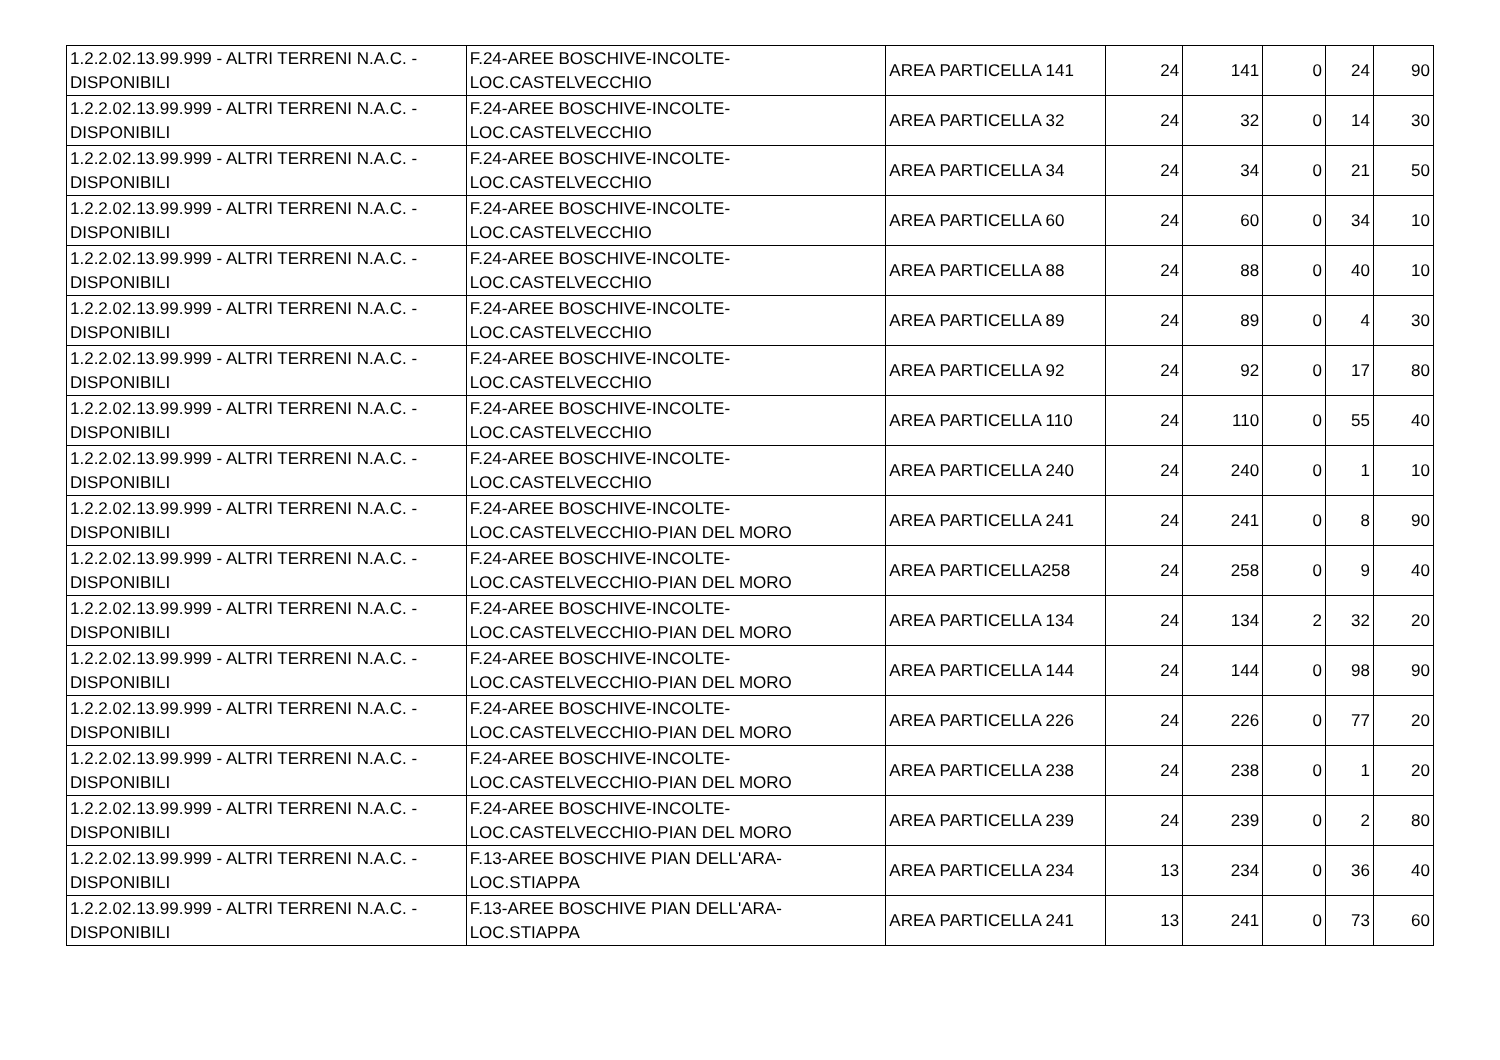| 1.2.2.02.13.99.999 - ALTRI TERRENI N.A.C. - DISPONIBILI | F.24-AREE BOSCHIVE-INCOLTE- LOC.CASTELVECCHIO | AREA PARTICELLA 141 | 24 | 141 | 0 | 24 | 90 |
| 1.2.2.02.13.99.999 - ALTRI TERRENI N.A.C. - DISPONIBILI | F.24-AREE BOSCHIVE-INCOLTE- LOC.CASTELVECCHIO | AREA PARTICELLA 32 | 24 | 32 | 0 | 14 | 30 |
| 1.2.2.02.13.99.999 - ALTRI TERRENI N.A.C. - DISPONIBILI | F.24-AREE BOSCHIVE-INCOLTE- LOC.CASTELVECCHIO | AREA PARTICELLA 34 | 24 | 34 | 0 | 21 | 50 |
| 1.2.2.02.13.99.999 - ALTRI TERRENI N.A.C. - DISPONIBILI | F.24-AREE BOSCHIVE-INCOLTE- LOC.CASTELVECCHIO | AREA PARTICELLA 60 | 24 | 60 | 0 | 34 | 10 |
| 1.2.2.02.13.99.999 - ALTRI TERRENI N.A.C. - DISPONIBILI | F.24-AREE BOSCHIVE-INCOLTE- LOC.CASTELVECCHIO | AREA PARTICELLA 88 | 24 | 88 | 0 | 40 | 10 |
| 1.2.2.02.13.99.999 - ALTRI TERRENI N.A.C. - DISPONIBILI | F.24-AREE BOSCHIVE-INCOLTE- LOC.CASTELVECCHIO | AREA PARTICELLA 89 | 24 | 89 | 0 | 4 | 30 |
| 1.2.2.02.13.99.999 - ALTRI TERRENI N.A.C. - DISPONIBILI | F.24-AREE BOSCHIVE-INCOLTE- LOC.CASTELVECCHIO | AREA PARTICELLA 92 | 24 | 92 | 0 | 17 | 80 |
| 1.2.2.02.13.99.999 - ALTRI TERRENI N.A.C. - DISPONIBILI | F.24-AREE BOSCHIVE-INCOLTE- LOC.CASTELVECCHIO | AREA PARTICELLA 110 | 24 | 110 | 0 | 55 | 40 |
| 1.2.2.02.13.99.999 - ALTRI TERRENI N.A.C. - DISPONIBILI | F.24-AREE BOSCHIVE-INCOLTE- LOC.CASTELVECCHIO | AREA PARTICELLA 240 | 24 | 240 | 0 | 1 | 10 |
| 1.2.2.02.13.99.999 - ALTRI TERRENI N.A.C. - DISPONIBILI | F.24-AREE BOSCHIVE-INCOLTE- LOC.CASTELVECCHIO-PIAN DEL MORO | AREA PARTICELLA 241 | 24 | 241 | 0 | 8 | 90 |
| 1.2.2.02.13.99.999 - ALTRI TERRENI N.A.C. - DISPONIBILI | F.24-AREE BOSCHIVE-INCOLTE- LOC.CASTELVECCHIO-PIAN DEL MORO | AREA PARTICELLA258 | 24 | 258 | 0 | 9 | 40 |
| 1.2.2.02.13.99.999 - ALTRI TERRENI N.A.C. - DISPONIBILI | F.24-AREE BOSCHIVE-INCOLTE- LOC.CASTELVECCHIO-PIAN DEL MORO | AREA PARTICELLA 134 | 24 | 134 | 2 | 32 | 20 |
| 1.2.2.02.13.99.999 - ALTRI TERRENI N.A.C. - DISPONIBILI | F.24-AREE BOSCHIVE-INCOLTE- LOC.CASTELVECCHIO-PIAN DEL MORO | AREA PARTICELLA 144 | 24 | 144 | 0 | 98 | 90 |
| 1.2.2.02.13.99.999 - ALTRI TERRENI N.A.C. - DISPONIBILI | F.24-AREE BOSCHIVE-INCOLTE- LOC.CASTELVECCHIO-PIAN DEL MORO | AREA PARTICELLA 226 | 24 | 226 | 0 | 77 | 20 |
| 1.2.2.02.13.99.999 - ALTRI TERRENI N.A.C. - DISPONIBILI | F.24-AREE BOSCHIVE-INCOLTE- LOC.CASTELVECCHIO-PIAN DEL MORO | AREA PARTICELLA 238 | 24 | 238 | 0 | 1 | 20 |
| 1.2.2.02.13.99.999 - ALTRI TERRENI N.A.C. - DISPONIBILI | F.24-AREE BOSCHIVE-INCOLTE- LOC.CASTELVECCHIO-PIAN DEL MORO | AREA PARTICELLA 239 | 24 | 239 | 0 | 2 | 80 |
| 1.2.2.02.13.99.999 - ALTRI TERRENI N.A.C. - DISPONIBILI | F.13-AREE BOSCHIVE PIAN DELL'ARA-LOC.STIAPPA | AREA PARTICELLA 234 | 13 | 234 | 0 | 36 | 40 |
| 1.2.2.02.13.99.999 - ALTRI TERRENI N.A.C. - DISPONIBILI | F.13-AREE BOSCHIVE PIAN DELL'ARA-LOC.STIAPPA | AREA PARTICELLA 241 | 13 | 241 | 0 | 73 | 60 |